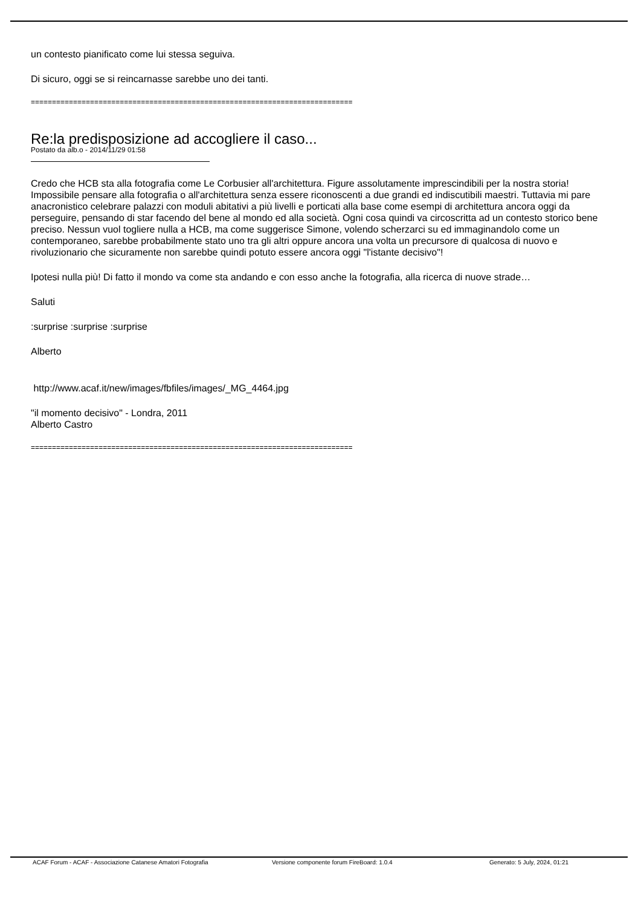un contesto pianificato come lui stessa seguiva.
Di sicuro, oggi se si reincarnasse sarebbe uno dei tanti.
============================================================================
Re:la predisposizione ad accogliere il caso...
Postato da alb.o - 2014/11/29 01:58
Credo che HCB sta alla fotografia come Le Corbusier all'architettura. Figure assolutamente imprescindibili per la nostra storia! Impossibile pensare alla fotografia o all'architettura senza essere riconoscenti a due grandi ed indiscutibili maestri. Tuttavia mi pare anacronistico celebrare palazzi con moduli abitativi a più livelli e porticati alla base come esempi di architettura ancora oggi da perseguire, pensando di star facendo del bene al mondo ed alla società. Ogni cosa quindi va circoscritta ad un contesto storico bene preciso. Nessun vuol togliere nulla a HCB, ma come suggerisce Simone, volendo scherzarci su ed immaginandolo come un contemporaneo, sarebbe probabilmente stato uno tra gli altri oppure ancora una volta un precursore di qualcosa di nuovo e rivoluzionario che sicuramente non sarebbe quindi potuto essere ancora oggi "l'istante decisivo"!
Ipotesi nulla più! Di fatto il mondo va come sta andando e con esso anche la fotografia, alla ricerca di nuove strade…
Saluti
:surprise :surprise :surprise
Alberto
http://www.acaf.it/new/images/fbfiles/images/_MG_4464.jpg
"il momento decisivo" - Londra, 2011
Alberto Castro
============================================================================
ACAF Forum - ACAF - Associazione Catanese Amatori Fotografia Versione componente forum FireBoard: 1.0.4 Generato: 5 July, 2024, 01:21